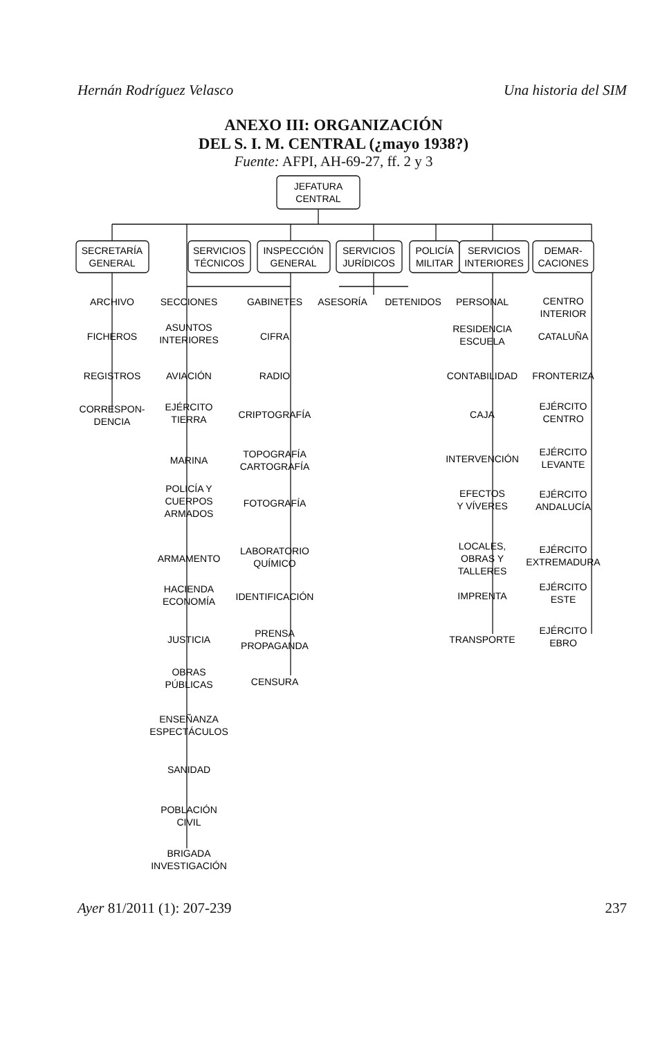Hernán Rodríguez Velasco Una historia del SIM
ANEXO III: ORGANIZACIÓN
DEL S. I. M. CENTRAL (¿mayo 1938?)
Fuente: AFPI, AH-69-27, ff. 2 y 3
JEFATURA
CENTRAL
SECRETARÍA
GENERAL
SERVICIOS
TÉCNICOS
INSPECCIÓN
GENERAL
SERVICIOS
JURÍDICOS
POLICÍA
MILITAR
SERVICIOS
INTERIORES
DEMAR-
CACIONES
ARCHIVO
FICHEROS
REGISTROS
CORRESPON-
DENCIA
SECCIONES
ASUNTOS
INTERIORES
AVIACIÓN
EJÉRCITO
TIERRA
MARINA
POLICÍA Y
CUERPOS
ARMADOS
ARMAMENTO
HACIENDA
ECONOMÍA
JUSTICIA
OBRAS
PÚBLICAS
ENSEÑANZA
ESPECTÁCULOS
SANIDAD
POBLACIÓN
CIVIL
BRIGADA
INVESTIGACIÓN
GABINETES
CIFRA
RADIO
CRIPTOGRAFÍA
TOPOGRAFÍA
CARTOGRAFÍA
FOTOGRAFÍA
LABORATORIO
QUÍMICO
IDENTIFICACIÓN
PRENSA
PROPAGANDA
CENSURA
ASESORÍA
DETENIDOS
PERSONAL
RESIDENCIA
ESCUELA
CONTABILIDAD
CAJA
INTERVENCIÓN
EFECTOS
Y VÍVERES
LOCALES,
OBRAS Y
TALLERES
IMPRENTA
TRANSPORTE
CENTRO
INTERIOR
CATALUÑA
FRONTERIZA
EJÉRCITO
CENTRO
EJÉRCITO
LEVANTE
EJÉRCITO
ANDALUCÍA
EJÉRCITO
EXTREMADURA
EJÉRCITO
ESTE
EJÉRCITO
EBRO
Ayer 81/2011 (1): 207-239 237